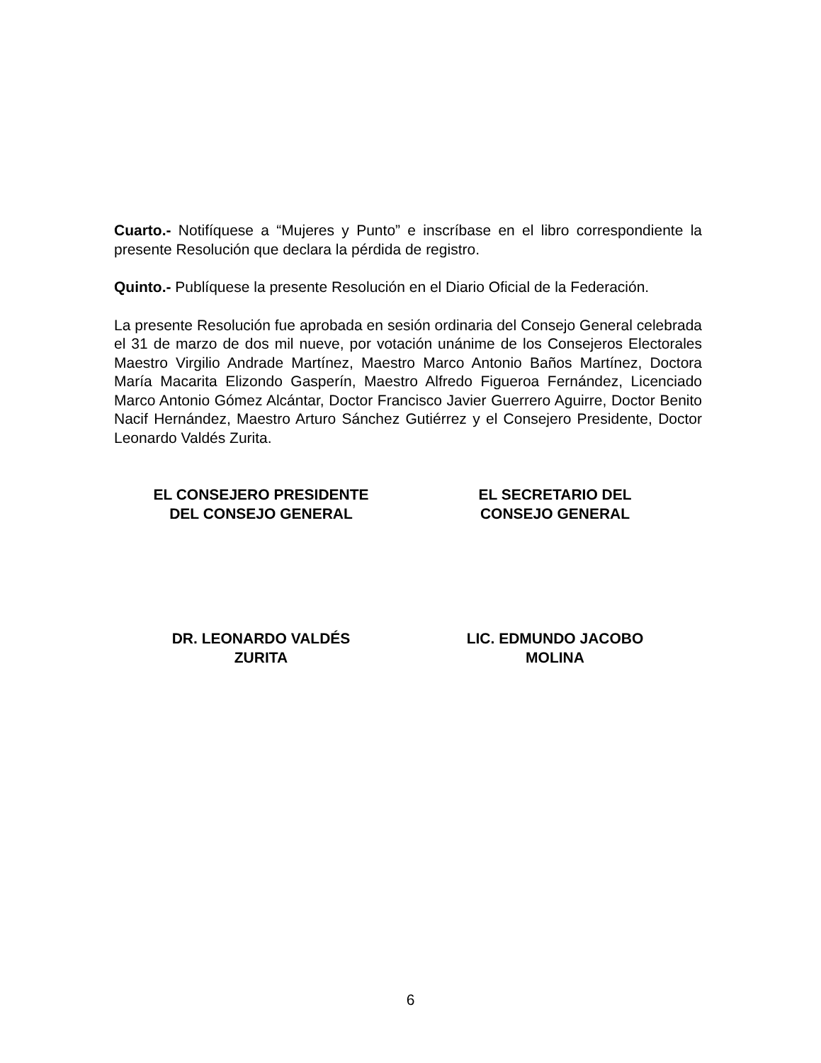Cuarto.- Notifíquese a “Mujeres y Punto” e inscríbase en el libro correspondiente la presente Resolución que declara la pérdida de registro.
Quinto.- Publíquese la presente Resolución en el Diario Oficial de la Federación.
La presente Resolución fue aprobada en sesión ordinaria del Consejo General celebrada el 31 de marzo de dos mil nueve, por votación unánime de los Consejeros Electorales Maestro Virgilio Andrade Martínez, Maestro Marco Antonio Baños Martínez, Doctora María Macarita Elizondo Gasperín, Maestro Alfredo Figueroa Fernández, Licenciado Marco Antonio Gómez Alcántar, Doctor Francisco Javier Guerrero Aguirre, Doctor Benito Nacif Hernández, Maestro Arturo Sánchez Gutiérrez y el Consejero Presidente, Doctor Leonardo Valdés Zurita.
EL CONSEJERO PRESIDENTE
DEL CONSEJO GENERAL
EL SECRETARIO DEL
CONSEJO GENERAL
DR. LEONARDO VALDÉS
ZURITA
LIC. EDMUNDO JACOBO
MOLINA
6